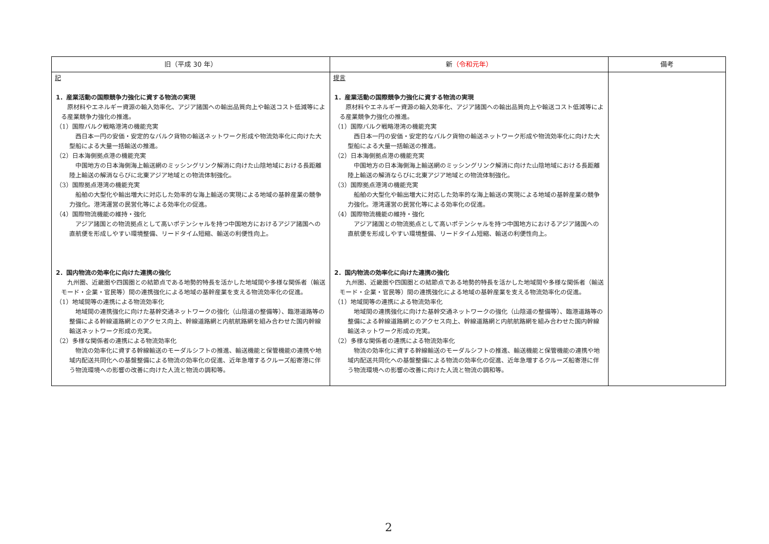| 旧（平成 30 年） | 新 （令和元年） | 備考 |
| --- | --- | --- |
| 記 1．産業活動の国際競争力強化に資する物流の実現 原材料やエネルギー資源の輸入効率化、アジア諸国への輸出品質向上や輸送コスト低減等による産業競争力強化の推進。 （1）国際バルク戦略港湾の機能充実 西日本一円の安価・安定的なバルク貨物の輸送ネットワーク形成や物流効率化に向けた大型船による大量一括輸送の推進。 （2）日本海側拠点港の機能充実 中国地方の日本海側海上輸送網のミッシングリンク解消に向けた山陰地域における長距離陸上輸送の解消ならびに北東アジア地域との物流体制強化。 （3）国際拠点港湾の機能充実 船舶の大型化や輸出増大に対応した効率的な海上輸送の実現による地域の基幹産業の競争力強化。港湾運営の民営化等による効率化の促進。 （4）国際物流機能の維持・強化 アジア諸国との物流拠点として高いポテンシャルを持つ中国地方におけるアジア諸国への直航便を形成しやすい環境整備、リードタイム短縮、輸送の利便性向上。 2．国内物流の効率化に向けた連携の強化 九州圏、近畿圏や四国圏との結節点である地勢的特長を活かした地域間や多様な関係者（輸送モード・企業・官民等）間の連携強化による地域の基幹産業を支える物流効率化の促進。 （1）地域間等の連携による物流効率化 地域間の連携強化に向けた基幹交通ネットワークの強化（山陰道の整備等）、臨港道路等の整備による幹線道路網とのアクセス向上、幹線道路網と内航航路網を組み合わせた国内幹線輸送ネットワーク形成の充実。 （2）多様な関係者の連携による物流効率化 物流の効率化に資する幹線輸送のモーダルシフトの推進、輸送機能と保管機能の連携や地域内配送共同化への基盤整備による物流の効率化の促進、近年急増するクルーズ船寄港に伴う物流環境への影響の改善に向けた人流と物流の調和等。 | 提言 1．産業活動の国際競争力強化に資する物流の実現 原材料やエネルギー資源の輸入効率化、アジア諸国への輸出品質向上や輸送コスト低減等による産業競争力強化の推進。 （1）国際バルク戦略港湾の機能充実 西日本一円の安価・安定的なバルク貨物の輸送ネットワーク形成や物流効率化に向けた大型船による大量一括輸送の推進。 （2）日本海側拠点港の機能充実 中国地方の日本海側海上輸送網のミッシングリンク解消に向けた山陰地域における長距離陸上輸送の解消ならびに北東アジア地域との物流体制強化。 （3）国際拠点港湾の機能充実 船舶の大型化や輸出増大に対応した効率的な海上輸送の実現による地域の基幹産業の競争力強化。港湾運営の民営化等による効率化の促進。 （4）国際物流機能の維持・強化 アジア諸国との物流拠点として高いポテンシャルを持つ中国地方におけるアジア諸国への直航便を形成しやすい環境整備、リードタイム短縮、輸送の利便性向上。 2．国内物流の効率化に向けた連携の強化 九州圏、近畿圏や四国圏との結節点である地勢的特長を活かした地域間や多様な関係者（輸送モード・企業・官民等）間の連携強化による地域の基幹産業を支える物流効率化の促進。 （1）地域間等の連携による物流効率化 地域間の連携強化に向けた基幹交通ネットワークの強化（山陰道の整備等）、臨港道路等の整備による幹線道路網とのアクセス向上、幹線道路網と内航航路網を組み合わせた国内幹線輸送ネットワーク形成の充実。 （2）多様な関係者の連携による物流効率化 物流の効率化に資する幹線輸送のモーダルシフトの推進、輸送機能と保管機能の連携や地域内配送共同化への基盤整備による物流の効率化の促進、近年急増するクルーズ船寄港に伴う物流環境への影響の改善に向けた人流と物流の調和等。 | |
2